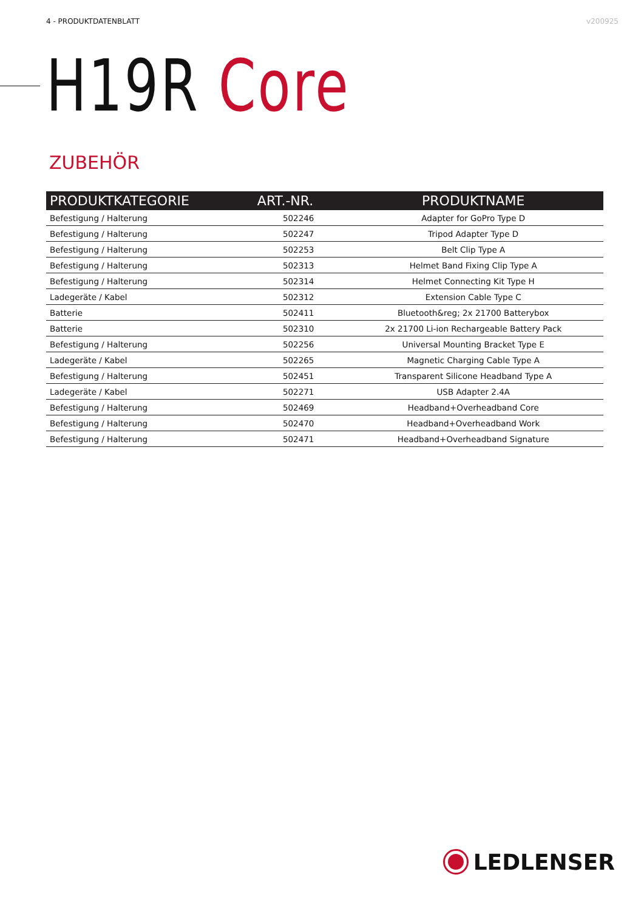4 - PRODUKTDATENBLATT v200925
H19R Core
ZUBEHÖR
| PRODUKTKATEGORIE | ART.-NR. | PRODUKTNAME |
| --- | --- | --- |
| Befestigung / Halterung | 502246 | Adapter for GoPro Type D |
| Befestigung / Halterung | 502247 | Tripod Adapter Type D |
| Befestigung / Halterung | 502253 | Belt Clip Type A |
| Befestigung / Halterung | 502313 | Helmet Band Fixing Clip Type A |
| Befestigung / Halterung | 502314 | Helmet Connecting Kit Type H |
| Ladegeräte / Kabel | 502312 | Extension Cable Type C |
| Batterie | 502411 | Bluetooth&reg; 2x 21700 Batterybox |
| Batterie | 502310 | 2x 21700 Li-ion Rechargeable Battery Pack |
| Befestigung / Halterung | 502256 | Universal Mounting Bracket Type E |
| Ladegeräte / Kabel | 502265 | Magnetic Charging Cable Type A |
| Befestigung / Halterung | 502451 | Transparent Silicone Headband Type A |
| Ladegeräte / Kabel | 502271 | USB Adapter 2.4A |
| Befestigung / Halterung | 502469 | Headband+Overheadband Core |
| Befestigung / Halterung | 502470 | Headband+Overheadband Work |
| Befestigung / Halterung | 502471 | Headband+Overheadband Signature |
LEDLENSER